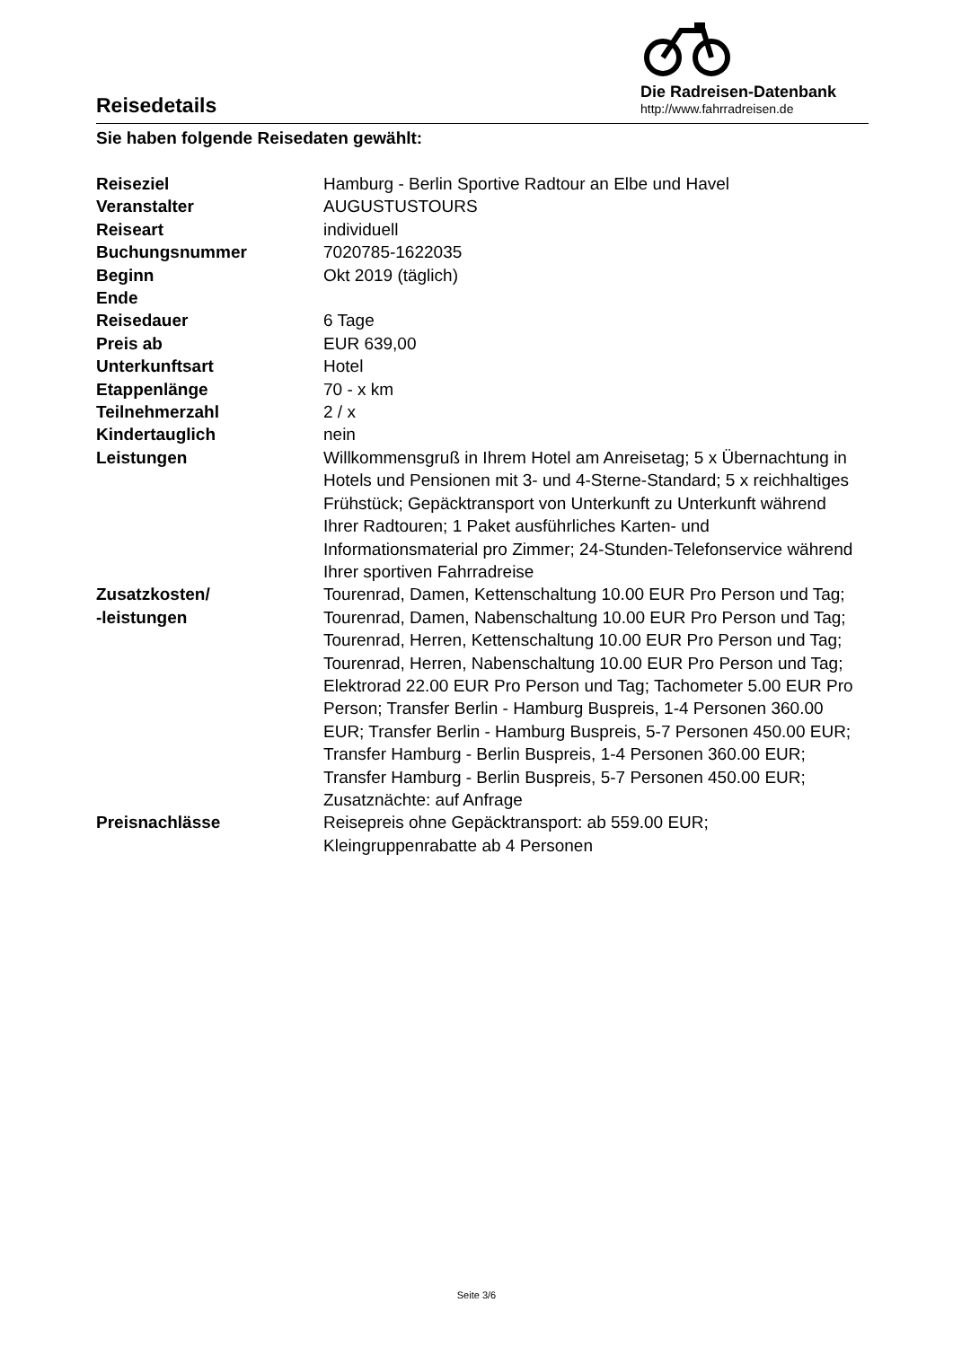Reisedetails
Die Radreisen-Datenbank
http://www.fahrradreisen.de
Sie haben folgende Reisedaten gewählt:
| Reiseziel | Hamburg - Berlin Sportive Radtour an Elbe und Havel |
| Veranstalter | AUGUSTUSTOURS |
| Reiseart | individuell |
| Buchungsnummer | 7020785-1622035 |
| Beginn | Okt 2019 (täglich) |
| Ende | |
| Reisedauer | 6 Tage |
| Preis ab | EUR 639,00 |
| Unterkunftsart | Hotel |
| Etappenlänge | 70 - x km |
| Teilnehmerzahl | 2 / x |
| Kindertauglich | nein |
| Leistungen | Willkommensgruß in Ihrem Hotel am Anreisetag; 5 x Übernachtung in Hotels und Pensionen mit 3- und 4-Sterne-Standard; 5 x reichhaltiges Frühstück; Gepäcktransport von Unterkunft zu Unterkunft während Ihrer Radtouren; 1 Paket ausführliches Karten- und Informationsmaterial pro Zimmer; 24-Stunden-Telefonservice während Ihrer sportiven Fahrradreise |
| Zusatzkosten/ -leistungen | Tourenrad, Damen, Kettenschaltung 10.00 EUR Pro Person und Tag; Tourenrad, Damen, Nabenschaltung 10.00 EUR Pro Person und Tag; Tourenrad, Herren, Kettenschaltung 10.00 EUR Pro Person und Tag; Tourenrad, Herren, Nabenschaltung 10.00 EUR Pro Person und Tag; Elektrorad 22.00 EUR Pro Person und Tag; Tachometer 5.00 EUR Pro Person; Transfer Berlin - Hamburg Buspreis, 1-4 Personen 360.00 EUR; Transfer Berlin - Hamburg Buspreis, 5-7 Personen 450.00 EUR; Transfer Hamburg - Berlin Buspreis, 1-4 Personen 360.00 EUR; Transfer Hamburg - Berlin Buspreis, 5-7 Personen 450.00 EUR; Zusatznächte: auf Anfrage |
| Preisnachlässe | Reisepreis ohne Gepäcktransport: ab 559.00 EUR; Kleingruppenrabatte ab 4 Personen |
Seite 3/6